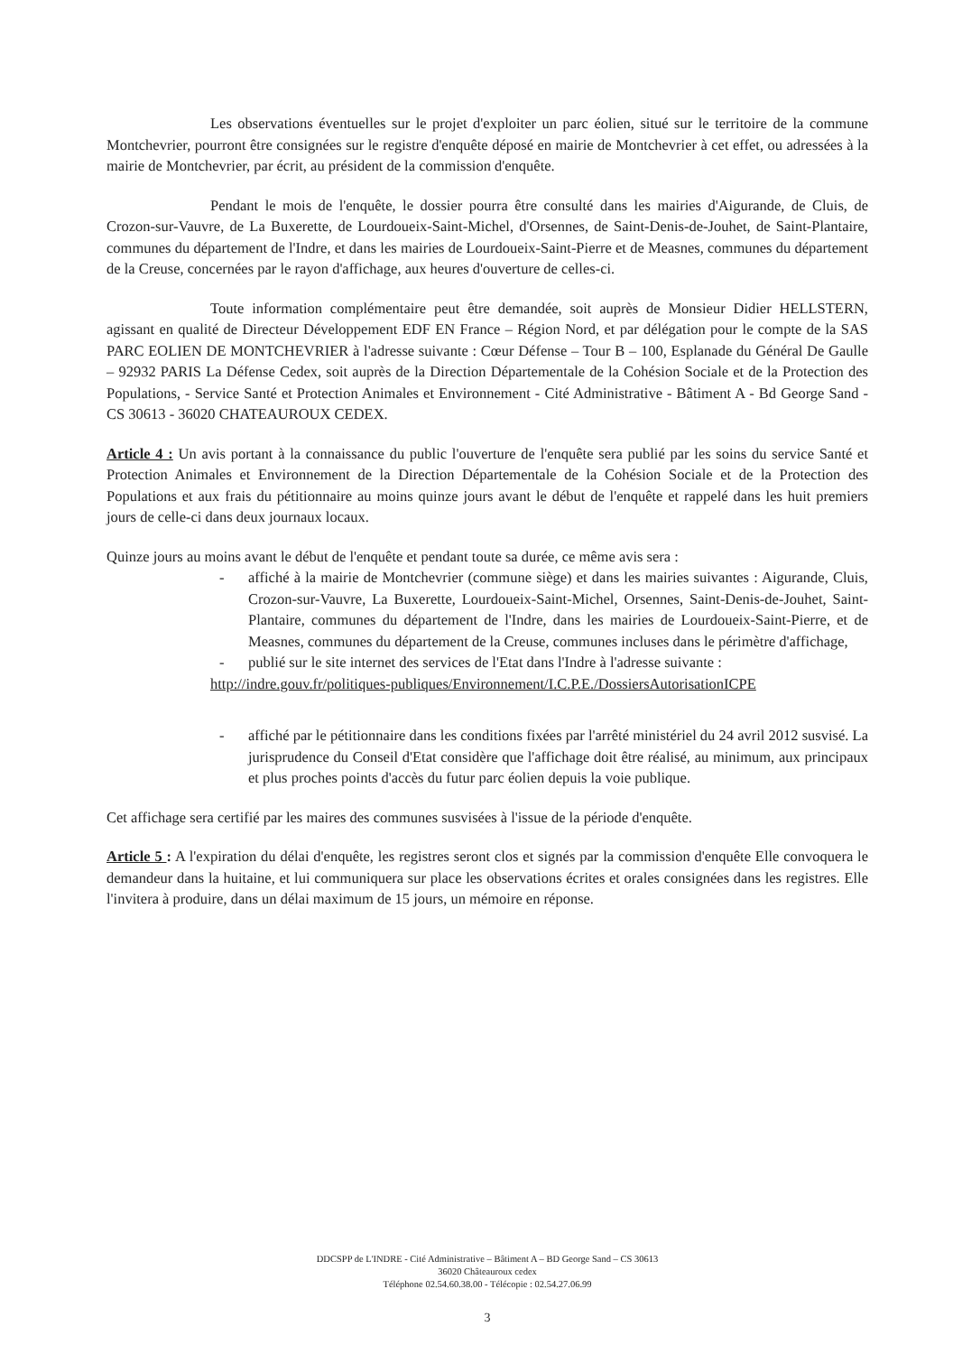Les observations éventuelles sur le projet d'exploiter un parc éolien, situé sur le territoire de la commune Montchevrier, pourront être consignées sur le registre d'enquête déposé en mairie de Montchevrier à cet effet, ou adressées à la mairie de Montchevrier, par écrit, au président de la commission d'enquête.
Pendant le mois de l'enquête, le dossier pourra être consulté dans les mairies d'Aigurande, de Cluis, de Crozon-sur-Vauvre, de La Buxerette, de Lourdoueix-Saint-Michel, d'Orsennes, de Saint-Denis-de-Jouhet, de Saint-Plantaire, communes du département de l'Indre, et dans les mairies de Lourdoueix-Saint-Pierre et de Measnes, communes du département de la Creuse, concernées par le rayon d'affichage, aux heures d'ouverture de celles-ci.
Toute information complémentaire peut être demandée, soit auprès de Monsieur Didier HELLSTERN, agissant en qualité de Directeur Développement EDF EN France – Région Nord, et par délégation pour le compte de la SAS PARC EOLIEN DE MONTCHEVRIER à l'adresse suivante : Cœur Défense – Tour B – 100, Esplanade du Général De Gaulle – 92932 PARIS La Défense Cedex, soit auprès de la Direction Départementale de la Cohésion Sociale et de la Protection des Populations, - Service Santé et Protection Animales et Environnement - Cité Administrative - Bâtiment A - Bd George Sand - CS 30613 - 36020 CHATEAUROUX CEDEX.
Article 4 : Un avis portant à la connaissance du public l'ouverture de l'enquête sera publié par les soins du service Santé et Protection Animales et Environnement de la Direction Départementale de la Cohésion Sociale et de la Protection des Populations et aux frais du pétitionnaire au moins quinze jours avant le début de l'enquête et rappelé dans les huit premiers jours de celle-ci dans deux journaux locaux.
Quinze jours au moins avant le début de l'enquête et pendant toute sa durée, ce même avis sera :
- affiché à la mairie de Montchevrier (commune siège) et dans les mairies suivantes : Aigurande, Cluis, Crozon-sur-Vauvre, La Buxerette, Lourdoueix-Saint-Michel, Orsennes, Saint-Denis-de-Jouhet, Saint-Plantaire, communes du département de l'Indre, dans les mairies de Lourdoueix-Saint-Pierre, et de Measnes, communes du département de la Creuse, communes incluses dans le périmètre d'affichage,
- publié sur le site internet des services de l'Etat dans l'Indre à l'adresse suivante :
http://indre.gouv.fr/politiques-publiques/Environnement/I.C.P.E./DossiersAutorisationICPE
- affiché par le pétitionnaire dans les conditions fixées par l'arrêté ministériel du 24 avril 2012 susvisé. La jurisprudence du Conseil d'Etat considère que l'affichage doit être réalisé, au minimum, aux principaux et plus proches points d'accès du futur parc éolien depuis la voie publique.
Cet affichage sera certifié par les maires des communes susvisées à l'issue de la période d'enquête.
Article 5 : A l'expiration du délai d'enquête, les registres seront clos et signés par la commission d'enquête Elle convoquera le demandeur dans la huitaine, et lui communiquera sur place les observations écrites et orales consignées dans les registres. Elle l'invitera à produire, dans un délai maximum de 15 jours, un mémoire en réponse.
DDCSPP de L'INDRE - Cité Administrative – Bâtiment A – BD George Sand – CS 30613
36020 Châteauroux cedex
Téléphone 02.54.60.38.00 - Télécopie : 02.54.27.06.99
3